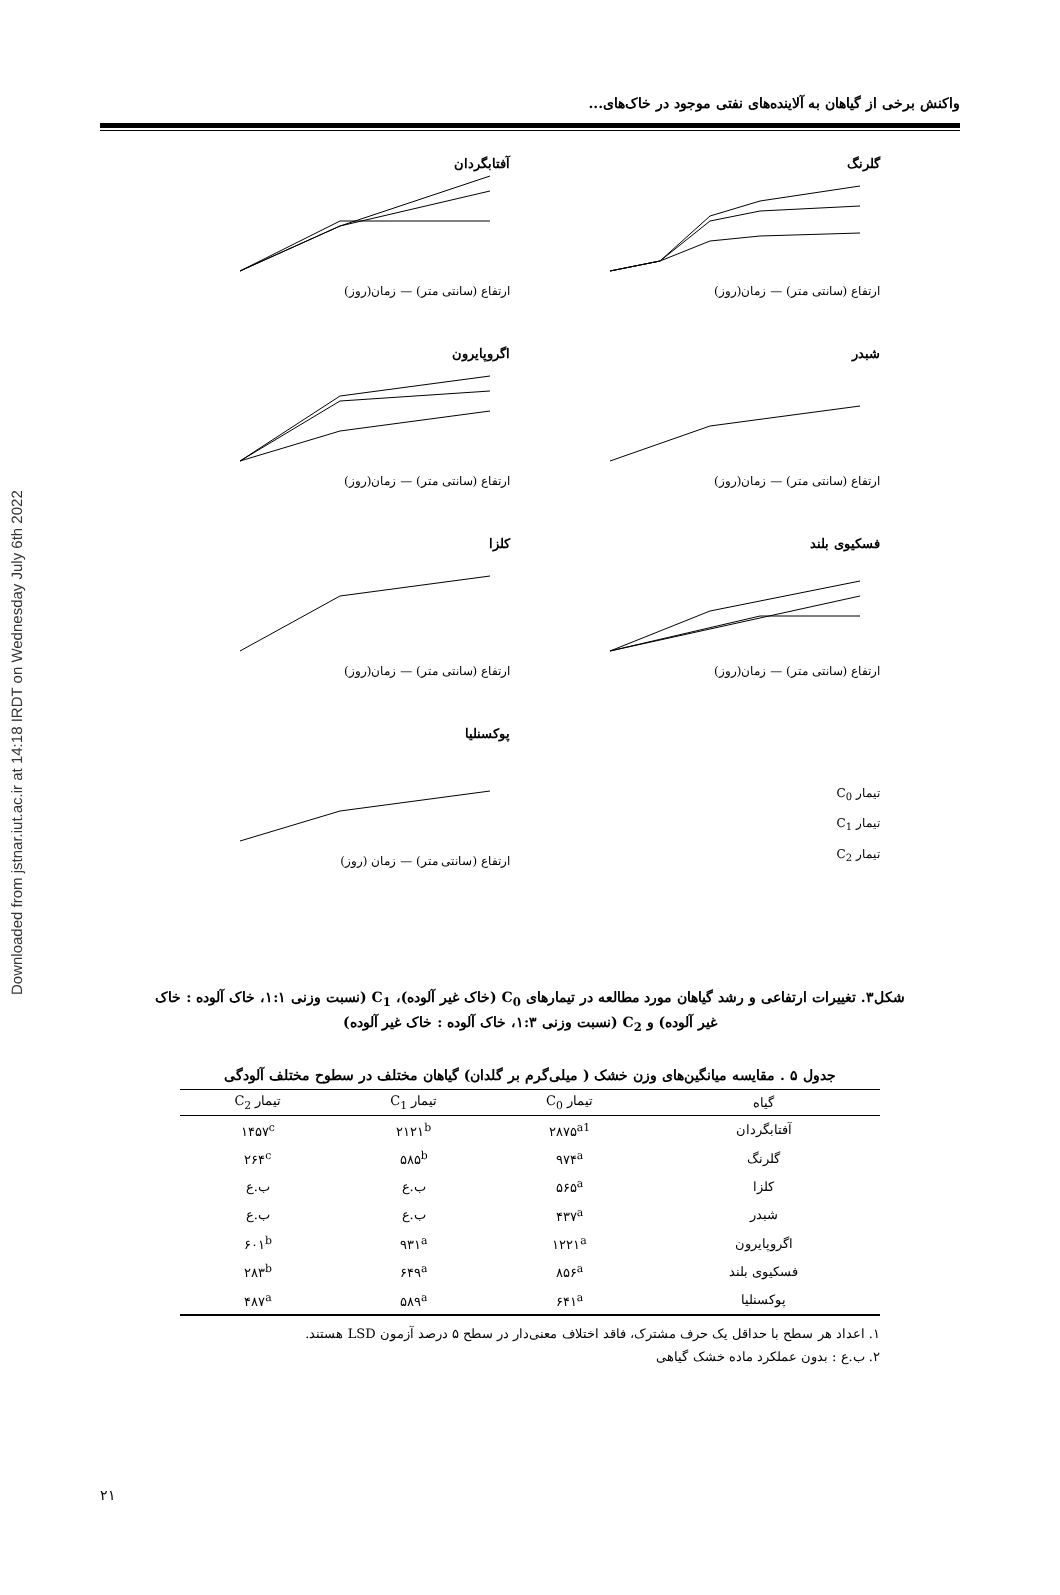Downloaded from jstnar.iut.ac.ir at 14:18 IRDT on Wednesday July 6th 2022
واکنش برخی از گیاهان به آلاینده‌های نفتی موجود در خاک‌های...
گلرنگ
ارتفاع (سانتی متر) — زمان(روز)
آفتابگردان
ارتفاع (سانتی متر) — زمان(روز)
شبدر
ارتفاع (سانتی متر) — زمان(روز)
اگروپایرون
ارتفاع (سانتی متر) — زمان(روز)
فسکیوی بلند
ارتفاع (سانتی متر) — زمان(روز)
کلزا
ارتفاع (سانتی متر) — زمان(روز)
تیمار C<sub>0</sub>
تیمار C<sub>1</sub>
تیمار C<sub>2</sub>
پوکسنلیا
ارتفاع (سانتی متر) — زمان (روز)
شکل۳. تغییرات ارتفاعی و رشد گیاهان مورد مطالعه در تیمارهای C<sub>0</sub> (خاک غیر آلوده)، C<sub>1</sub> (نسبت وزنی ۱:۱، خاک آلوده : خاک غیر آلوده) و C<sub>2</sub> (نسبت وزنی ۱:۳، خاک آلوده : خاک غیر آلوده)
جدول ۵ . مقایسه میانگین‌های وزن خشک ( میلی‌گرم بر گلدان) گیاهان مختلف در سطوح مختلف آلودگی
| گیاه | تیمار C<sub>0</sub> | تیمار C<sub>1</sub> | تیمار C<sub>2</sub> |
| --- | --- | --- | --- |
| آفتابگردان | ۲۸۷۵<sup>a1</sup> | ۲۱۲۱<sup>b</sup> | ۱۴۵۷<sup>c</sup> |
| گلرنگ | ۹۷۴<sup>a</sup> | ۵۸۵<sup>b</sup> | ۲۶۴<sup>c</sup> |
| کلزا | ۵۶۵<sup>a</sup> | ب.ع | ب.ع |
| شبدر | ۴۳۷<sup>a</sup> | ب.ع | ب.ع |
| اگروپایرون | ۱۲۲۱<sup>a</sup> | ۹۳۱<sup>a</sup> | ۶۰۱<sup>b</sup> |
| فسکیوی بلند | ۸۵۶<sup>a</sup> | ۶۴۹<sup>a</sup> | ۲۸۳<sup>b</sup> |
| پوکسنلیا | ۶۴۱<sup>a</sup> | ۵۸۹<sup>a</sup> | ۴۸۷<sup>a</sup> |
۱. اعداد هر سطح با حداقل یک حرف مشترک، فاقد اختلاف معنی‌دار در سطح ۵ درصد آزمون LSD هستند.
۲. ب.ع : بدون عملکرد ماده خشک گیاهی
۲۱